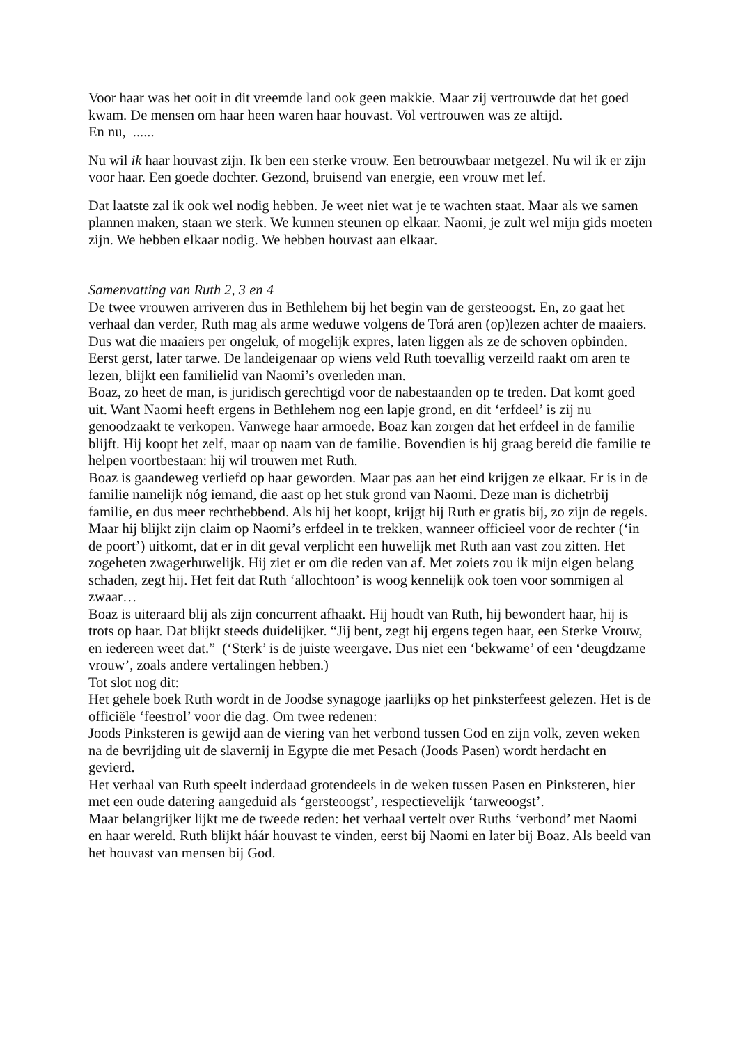Voor haar was het ooit in dit vreemde land ook geen makkie. Maar zij vertrouwde dat het goed kwam. De mensen om haar heen waren haar houvast. Vol vertrouwen was ze altijd.
En nu, ......
Nu wil ik haar houvast zijn. Ik ben een sterke vrouw. Een betrouwbaar metgezel. Nu wil ik er zijn voor haar. Een goede dochter. Gezond, bruisend van energie, een vrouw met lef.
Dat laatste zal ik ook wel nodig hebben. Je weet niet wat je te wachten staat. Maar als we samen plannen maken, staan we sterk. We kunnen steunen op elkaar. Naomi, je zult wel mijn gids moeten zijn. We hebben elkaar nodig. We hebben houvast aan elkaar.
Samenvatting van Ruth 2, 3 en 4
De twee vrouwen arriveren dus in Bethlehem bij het begin van de gersteoogst. En, zo gaat het verhaal dan verder, Ruth mag als arme weduwe volgens de Torá aren (op)lezen achter de maaiers. Dus wat die maaiers per ongeluk, of mogelijk expres, laten liggen als ze de schoven opbinden. Eerst gerst, later tarwe. De landeigenaar op wiens veld Ruth toevallig verzeild raakt om aren te lezen, blijkt een familielid van Naomi’s overleden man.
Boaz, zo heet de man, is juridisch gerechtigd voor de nabestaanden op te treden. Dat komt goed uit. Want Naomi heeft ergens in Bethlehem nog een lapje grond, en dit ‘erfdeel’ is zij nu genoodzaakt te verkopen. Vanwege haar armoede. Boaz kan zorgen dat het erfdeel in de familie blijft. Hij koopt het zelf, maar op naam van de familie. Bovendien is hij graag bereid die familie te helpen voortbestaan: hij wil trouwen met Ruth.
Boaz is gaandeweg verliefd op haar geworden. Maar pas aan het eind krijgen ze elkaar. Er is in de familie namelijk nóg iemand, die aast op het stuk grond van Naomi. Deze man is dichetrbij familie, en dus meer rechthebbend. Als hij het koopt, krijgt hij Ruth er gratis bij, zo zijn de regels. Maar hij blijkt zijn claim op Naomi’s erfdeel in te trekken, wanneer officieel voor de rechter (‘in de poort’) uitkomt, dat er in dit geval verplicht een huwelijk met Ruth aan vast zou zitten. Het zogeheten zwagerhuwelijk. Hij ziet er om die reden van af. Met zoiets zou ik mijn eigen belang schaden, zegt hij. Het feit dat Ruth ‘allochtoon’ is woog kennelijk ook toen voor sommigen al zwaar…
Boaz is uiteraard blij als zijn concurrent afhaakt. Hij houdt van Ruth, hij bewondert haar, hij is trots op haar. Dat blijkt steeds duidelijker. “Jij bent, zegt hij ergens tegen haar, een Sterke Vrouw, en iedereen weet dat.” (‘Sterk’ is de juiste weergave. Dus niet een ‘bekwame’ of een ‘deugdzame vrouw’, zoals andere vertalingen hebben.)
Tot slot nog dit:
Het gehele boek Ruth wordt in de Joodse synagoge jaarlijks op het pinksterfeest gelezen. Het is de officiële ‘feestrol’ voor die dag. Om twee redenen:
Joods Pinksteren is gewijd aan de viering van het verbond tussen God en zijn volk, zeven weken na de bevrijding uit de slavernij in Egypte die met Pesach (Joods Pasen) wordt herdacht en gevierd.
Het verhaal van Ruth speelt inderdaad grotendeels in de weken tussen Pasen en Pinksteren, hier met een oude datering aangeduid als ‘gersteoogst’, respectievelijk ‘tarweoogst’.
Maar belangrijker lijkt me de tweede reden: het verhaal vertelt over Ruths ‘verbond’ met Naomi en haar wereld. Ruth blijkt háár houvast te vinden, eerst bij Naomi en later bij Boaz. Als beeld van het houvast van mensen bij God.